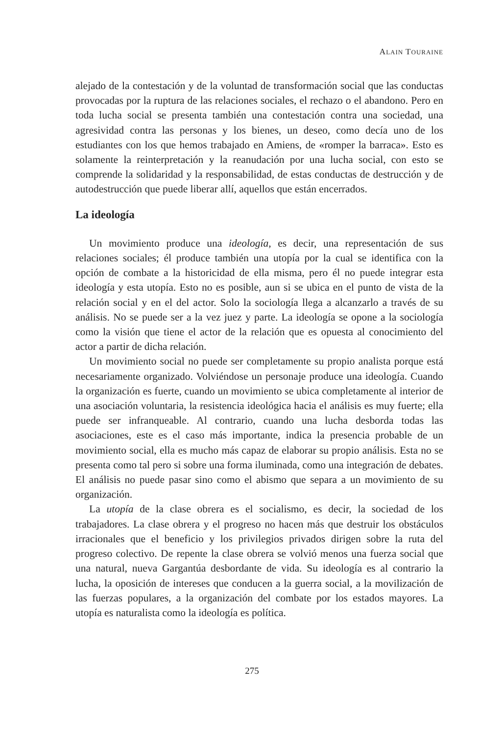ALAIN TOURAINE
alejado de la contestación y de la voluntad de transformación social que las conductas provocadas por la ruptura de las relaciones sociales, el rechazo o el abandono. Pero en toda lucha social se presenta también una contestación contra una sociedad, una agresividad contra las personas y los bienes, un deseo, como decía uno de los estudiantes con los que hemos trabajado en Amiens, de «romper la barraca». Esto es solamente la reinterpretación y la reanudación por una lucha social, con esto se comprende la solidaridad y la responsabilidad, de estas conductas de destrucción y de autodestrucción que puede liberar allí, aquellos que están encerrados.
La ideología
Un movimiento produce una ideología, es decir, una representación de sus relaciones sociales; él produce también una utopía por la cual se identifica con la opción de combate a la historicidad de ella misma, pero él no puede integrar esta ideología y esta utopía. Esto no es posible, aun si se ubica en el punto de vista de la relación social y en el del actor. Solo la sociología llega a alcanzarlo a través de su análisis. No se puede ser a la vez juez y parte. La ideología se opone a la sociología como la visión que tiene el actor de la relación que es opuesta al conocimiento del actor a partir de dicha relación.
Un movimiento social no puede ser completamente su propio analista porque está necesariamente organizado. Volviéndose un personaje produce una ideología. Cuando la organización es fuerte, cuando un movimiento se ubica completamente al interior de una asociación voluntaria, la resistencia ideológica hacia el análisis es muy fuerte; ella puede ser infranqueable. Al contrario, cuando una lucha desborda todas las asociaciones, este es el caso más importante, indica la presencia probable de un movimiento social, ella es mucho más capaz de elaborar su propio análisis. Esta no se presenta como tal pero si sobre una forma iluminada, como una integración de debates. El análisis no puede pasar sino como el abismo que separa a un movimiento de su organización.
La utopía de la clase obrera es el socialismo, es decir, la sociedad de los trabajadores. La clase obrera y el progreso no hacen más que destruir los obstáculos irracionales que el beneficio y los privilegios privados dirigen sobre la ruta del progreso colectivo. De repente la clase obrera se volvió menos una fuerza social que una natural, nueva Gargantúa desbordante de vida. Su ideología es al contrario la lucha, la oposición de intereses que conducen a la guerra social, a la movilización de las fuerzas populares, a la organización del combate por los estados mayores. La utopía es naturalista como la ideología es política.
275